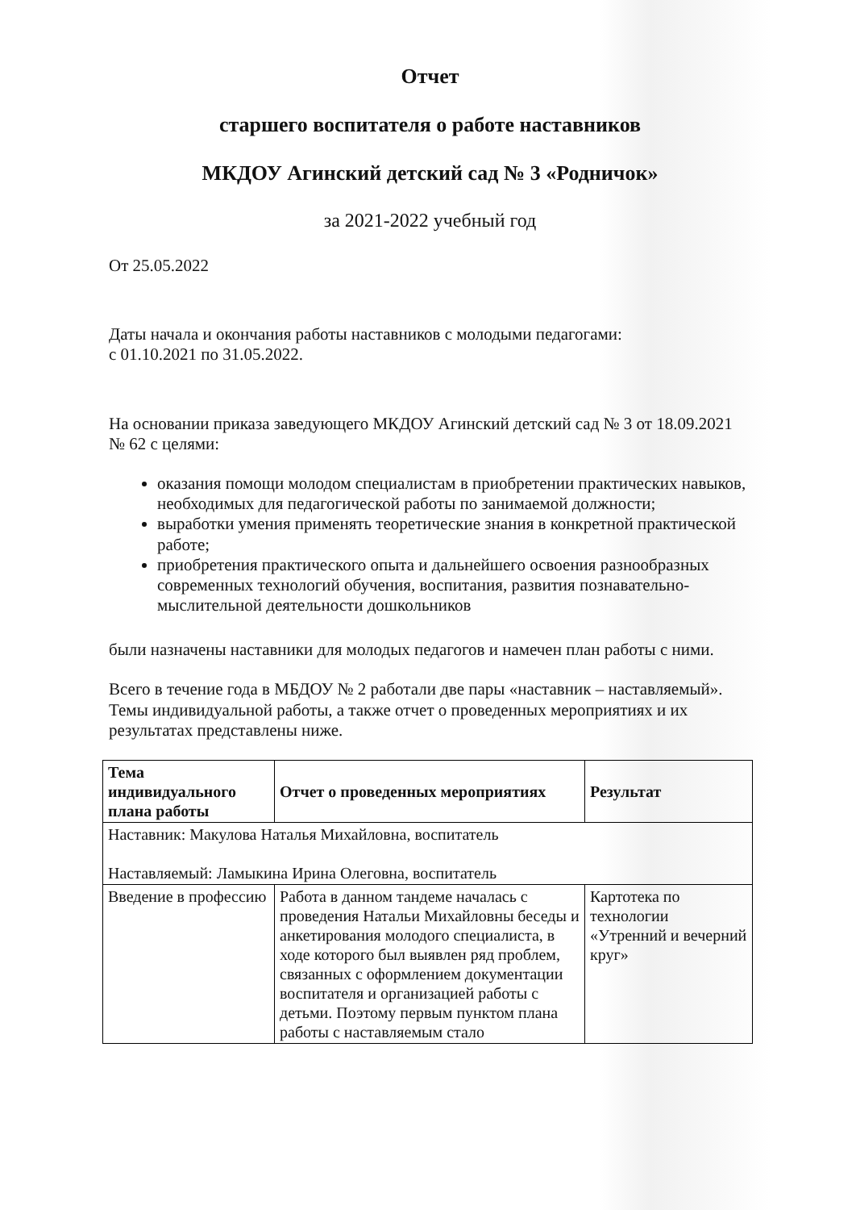Отчет
старшего воспитателя о работе наставников
МКДОУ Агинский детский сад № 3 «Родничок»
за 2021-2022 учебный год
От 25.05.2022
Даты начала и окончания работы наставников с молодыми педагогами:
с 01.10.2021 по 31.05.2022.
На основании приказа заведующего МКДОУ Агинский детский сад № 3 от 18.09.2021 № 62 с целями:
оказания помощи молодом специалистам в приобретении практических навыков, необходимых для педагогической работы по занимаемой должности;
выработки умения применять теоретические знания в конкретной практической работе;
приобретения практического опыта и дальнейшего освоения разнообразных современных технологий обучения, воспитания, развития познавательно-мыслительной деятельности дошкольников
были назначены наставники для молодых педагогов и намечен план работы с ними.
Всего в течение года в МБДОУ № 2 работали две пары «наставник – наставляемый». Темы индивидуальной работы, а также отчет о проведенных мероприятиях и их результатах представлены ниже.
| Тема индивидуального плана работы | Отчет о проведенных мероприятиях | Результат |
| --- | --- | --- |
| Наставник: Макулова Наталья Михайловна, воспитатель Наставляемый: Ламыкина Ирина Олеговна, воспитатель | | |
| Введение в профессию | Работа в данном тандеме началась с проведения Натальи Михайловны беседы и анкетирования молодого специалиста, в ходе которого был выявлен ряд проблем, связанных с оформлением документации воспитателя и организацией работы с детьми. Поэтому первым пунктом плана работы с наставляемым стало | Картотека по технологии «Утренний и вечерний круг» |